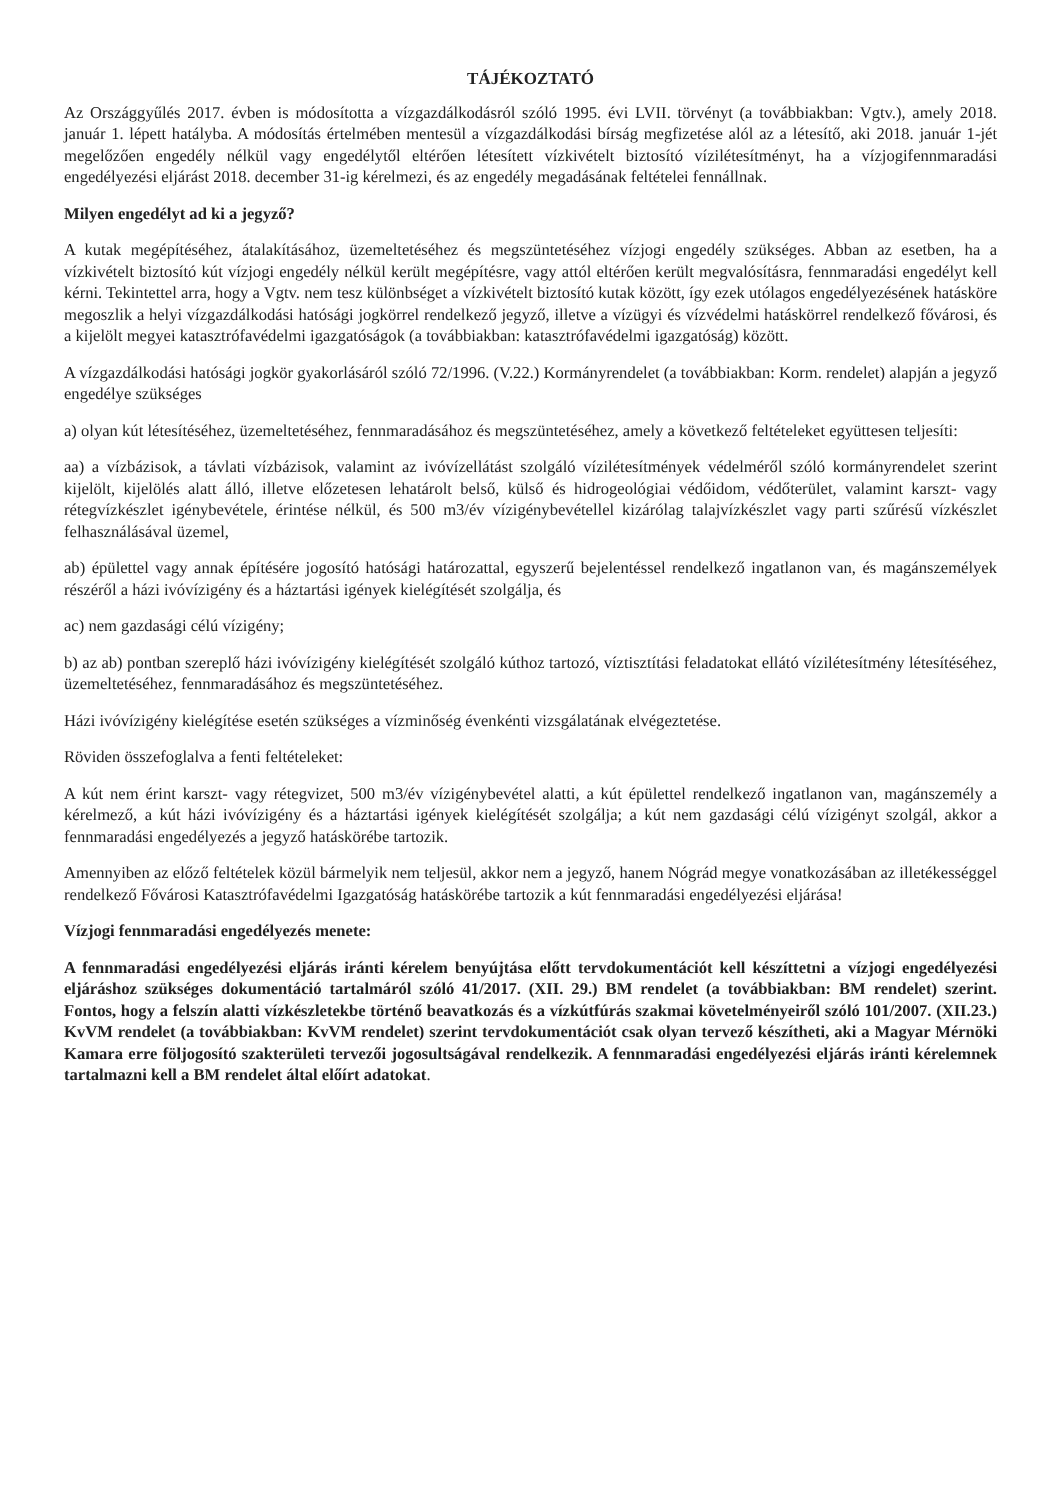TÁJÉKOZTATÓ
Az Országgyűlés 2017. évben is módosította a vízgazdálkodásról szóló 1995. évi LVII. törvényt (a továbbiakban: Vgtv.), amely 2018. január 1. lépett hatályba. A módosítás értelmében mentesül a vízgazdálkodási bírság megfizetése alól az a létesítő, aki 2018. január 1-jét megelőzően engedély nélkül vagy engedélytől eltérően létesített vízkivételt biztosító vízilétesítményt, ha a vízjogifennmaradási engedélyezési eljárást 2018. december 31-ig kérelmezi, és az engedély megadásának feltételei fennállnak.
Milyen engedélyt ad ki a jegyző?
A kutak megépítéséhez, átalakításához, üzemeltetéséhez és megszüntetéséhez vízjogi engedély szükséges. Abban az esetben, ha a vízkivételt biztosító kút vízjogi engedély nélkül került megépítésre, vagy attól eltérően került megvalósításra, fennmaradási engedélyt kell kérni. Tekintettel arra, hogy a Vgtv. nem tesz különbséget a vízkivételt biztosító kutak között, így ezek utólagos engedélyezésének hatásköre megoszlik a helyi vízgazdálkodási hatósági jogkörrel rendelkező jegyző, illetve a vízügyi és vízvédelmi hatáskörrel rendelkező fővárosi, és a kijelölt megyei katasztrófavédelmi igazgatóságok (a továbbiakban: katasztrófavédelmi igazgatóság) között.
A vízgazdálkodási hatósági jogkör gyakorlásáról szóló 72/1996. (V.22.) Kormányrendelet (a továbbiakban: Korm. rendelet) alapján a jegyző engedélye szükséges
a) olyan kút létesítéséhez, üzemeltetéséhez, fennmaradásához és megszüntetéséhez, amely a következő feltételeket együttesen teljesíti:
aa) a vízbázisok, a távlati vízbázisok, valamint az ivóvízellátást szolgáló vízilétesítmények védelméről szóló kormányrendelet szerint kijelölt, kijelölés alatt álló, illetve előzetesen lehatárolt belső, külső és hidrogeológiai védőidom, védőterület, valamint karszt- vagy rétegvízkészlet igénybevétele, érintése nélkül, és 500 m3/év vízigénybevétellel kizárólag talajvízkészlet vagy parti szűrésű vízkészlet felhasználásával üzemel,
ab) épülettel vagy annak építésére jogosító hatósági határozattal, egyszerű bejelentéssel rendelkező ingatlanon van, és magánszemélyek részéről a házi ivóvízigény és a háztartási igények kielégítését szolgálja, és
ac) nem gazdasági célú vízigény;
b) az ab) pontban szereplő házi ivóvízigény kielégítését szolgáló kúthoz tartozó, víztisztítási feladatokat ellátó vízilétesítmény létesítéséhez, üzemeltetéséhez, fennmaradásához és megszüntetéséhez.
Házi ivóvízigény kielégítése esetén szükséges a vízminőség évenkénti vizsgálatának elvégeztetése.
Röviden összefoglalva a fenti feltételeket:
A kút nem érint karszt- vagy rétegvizet, 500 m3/év vízigénybevétel alatti, a kút épülettel rendelkező ingatlanon van, magánszemély a kérelmező, a kút házi ivóvízigény és a háztartási igények kielégítését szolgálja; a kút nem gazdasági célú vízigényt szolgál, akkor a fennmaradási engedélyezés a jegyző hatáskörébe tartozik.
Amennyiben az előző feltételek közül bármelyik nem teljesül, akkor nem a jegyző, hanem Nógrád megye vonatkozásában az illetékességgel rendelkező Fővárosi Katasztrófavédelmi Igazgatóság hatáskörébe tartozik a kút fennmaradási engedélyezési eljárása!
Vízjogi fennmaradási engedélyezés menete:
A fennmaradási engedélyezési eljárás iránti kérelem benyújtása előtt tervdokumentációt kell készíttetni a vízjogi engedélyezési eljáráshoz szükséges dokumentáció tartalmáról szóló 41/2017. (XII. 29.) BM rendelet (a továbbiakban: BM rendelet) szerint. Fontos, hogy a felszín alatti vízkészletekbe történő beavatkozás és a vízkútfúrás szakmai követelményeiről szóló 101/2007. (XII.23.) KvVM rendelet (a továbbiakban: KvVM rendelet) szerint tervdokumentációt csak olyan tervező készítheti, aki a Magyar Mérnöki Kamara erre följogosító szakterületi tervezői jogosultságával rendelkezik. A fennmaradási engedélyezési eljárás iránti kérelemnek tartalmazni kell a BM rendelet által előírt adatokat.